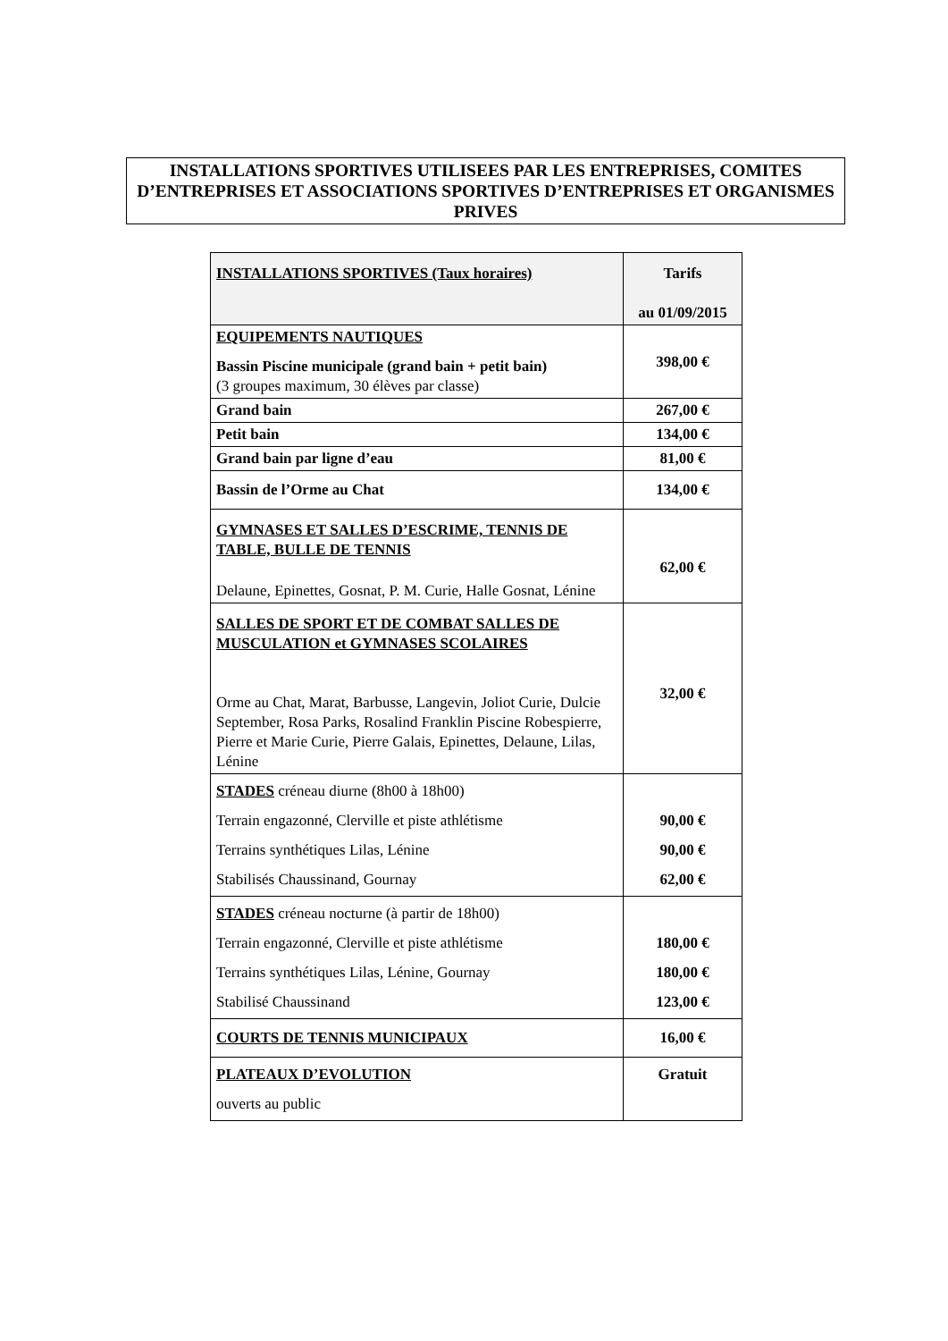INSTALLATIONS SPORTIVES UTILISEES PAR LES ENTREPRISES, COMITES D’ENTREPRISES ET ASSOCIATIONS SPORTIVES D’ENTREPRISES ET ORGANISMES PRIVES
| INSTALLATIONS SPORTIVES (Taux horaires) | Tarifs au 01/09/2015 |
| --- | --- |
| EQUIPEMENTS NAUTIQUES Bassin Piscine municipale (grand bain + petit bain) (3 groupes maximum, 30 élèves par classe) | 398,00 € |
| Grand bain | 267,00 € |
| Petit bain | 134,00 € |
| Grand bain par ligne d’eau | 81,00 € |
| Bassin de l’Orme au Chat | 134,00 € |
| GYMNASES ET SALLES D’ESCRIME, TENNIS DE TABLE, BULLE DE TENNIS Delaune, Epinettes, Gosnat, P. M. Curie, Halle Gosnat, Lénine | 62,00 € |
| SALLES DE SPORT ET DE COMBAT SALLES DE MUSCULATION et GYMNASES SCOLAIRES Orme au Chat, Marat, Barbusse, Langevin, Joliot Curie, Dulcie September, Rosa Parks, Rosalind Franklin Piscine Robespierre, Pierre et Marie Curie, Pierre Galais, Epinettes, Delaune, Lilas, Lénine | 32,00 € |
| STADES créneau diurne (8h00 à 18h00) Terrain engazonné, Clerville et piste athlétisme Terrains synthétiques Lilas, Lénine Stabilisés Chaussinand, Gournay | 90,00 € 90,00 € 62,00 € |
| STADES créneau nocturne (à partir de 18h00) Terrain engazonné, Clerville et piste athlétisme Terrains synthétiques Lilas, Lénine, Gournay Stabilisé Chaussinand | 180,00 € 180,00 € 123,00 € |
| COURTS DE TENNIS MUNICIPAUX | 16,00 € |
| PLATEAUX D’EVOLUTION ouverts au public | Gratuit |